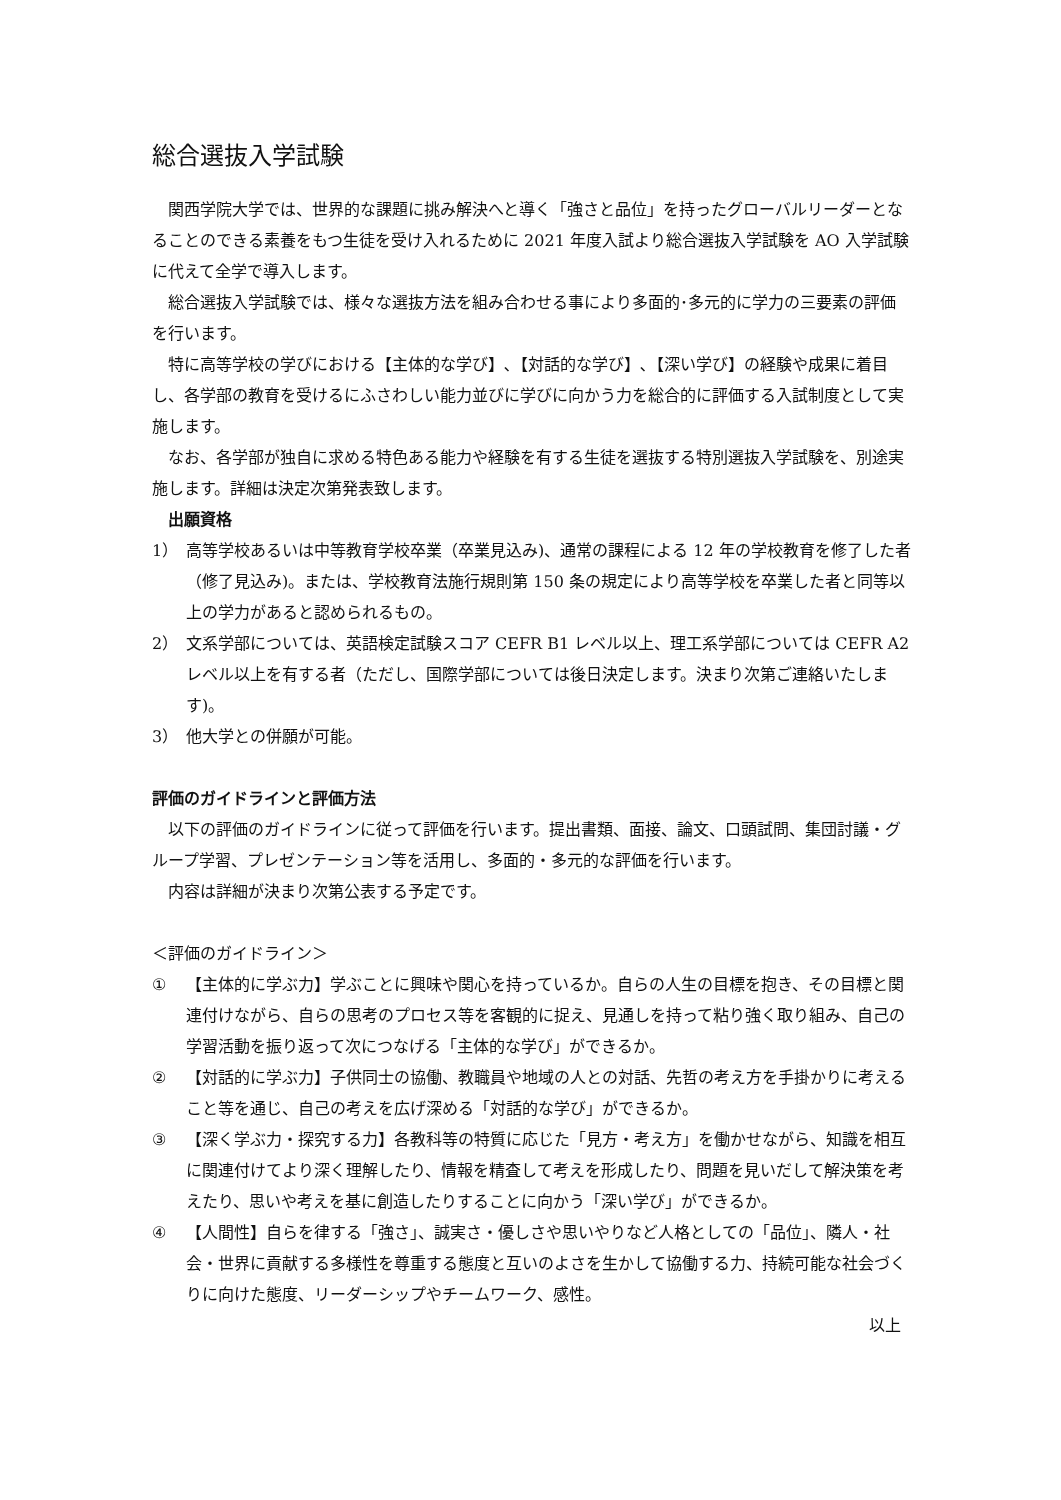総合選抜入学試験
関西学院大学では、世界的な課題に挑み解決へと導く「強さと品位」を持ったグローバルリーダーとなることのできる素養をもつ生徒を受け入れるために 2021 年度入試より総合選抜入学試験を AO 入学試験に代えて全学で導入します。
総合選抜入学試験では、様々な選抜方法を組み合わせる事により多面的･多元的に学力の三要素の評価を行います。
特に高等学校の学びにおける【主体的な学び】､【対話的な学び】､【深い学び】の経験や成果に着目し、各学部の教育を受けるにふさわしい能力並びに学びに向かう力を総合的に評価する入試制度として実施します。
なお、各学部が独自に求める特色ある能力や経験を有する生徒を選抜する特別選抜入学試験を、別途実施します。詳細は決定次第発表致します。
　出願資格
1） 高等学校あるいは中等教育学校卒業（卒業見込み)、通常の課程による 12 年の学校教育を修了した者（修了見込み)。または、学校教育法施行規則第 150 条の規定により高等学校を卒業した者と同等以上の学力があると認められるもの。
2） 文系学部については、英語検定試験スコア CEFR B1 レベル以上、理工系学部については CEFR A2 レベル以上を有する者（ただし、国際学部については後日決定します。決まり次第ご連絡いたします)。
3） 他大学との併願が可能。
評価のガイドラインと評価方法
以下の評価のガイドラインに従って評価を行います。提出書類、面接、論文、口頭試問、集団討議・グループ学習、プレゼンテーション等を活用し、多面的・多元的な評価を行います。
内容は詳細が決まり次第公表する予定です。
＜評価のガイドライン＞
① 【主体的に学ぶ力】学ぶことに興味や関心を持っているか。自らの人生の目標を抱き、その目標と関連付けながら、自らの思考のプロセス等を客観的に捉え、見通しを持って粘り強く取り組み、自己の学習活動を振り返って次につなげる「主体的な学び」ができるか。
② 【対話的に学ぶ力】子供同士の協働、教職員や地域の人との対話、先哲の考え方を手掛かりに考えること等を通じ、自己の考えを広げ深める「対話的な学び」ができるか。
③ 【深く学ぶ力・探究する力】各教科等の特質に応じた「見方・考え方」を働かせながら、知識を相互に関連付けてより深く理解したり、情報を精査して考えを形成したり、問題を見いだして解決策を考えたり、思いや考えを基に創造したりすることに向かう「深い学び」ができるか。
④ 【人間性】自らを律する「強さ」、誠実さ・優しさや思いやりなど人格としての「品位」、隣人・社会・世界に貢献する多様性を尊重する態度と互いのよさを生かして協働する力、持続可能な社会づくりに向けた態度、リーダーシップやチームワーク、感性。
以上